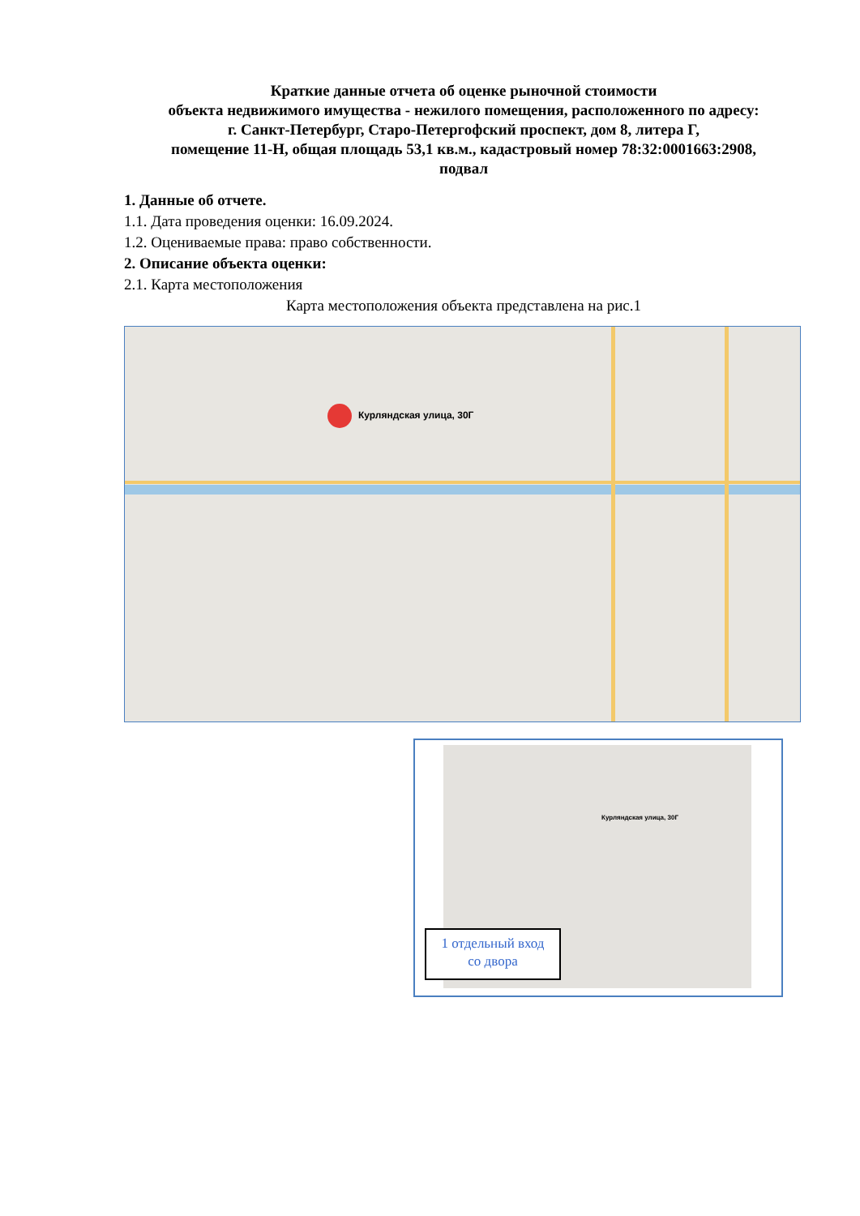Краткие данные отчета об оценке рыночной стоимости
объекта недвижимого имущества - нежилого помещения, расположенного по адресу:
г. Санкт-Петербург, Старо-Петергофский проспект, дом 8, литера Г,
помещение 11-Н, общая площадь 53,1 кв.м., кадастровый номер 78:32:0001663:2908,
подвал
1. Данные об отчете.
1.1. Дата проведения оценки: 16.09.2024.
1.2. Оцениваемые права: право собственности.
2. Описание объекта оценки:
2.1. Карта местоположения
Карта местоположения объекта представлена на рис.1
Курляндская улица, 30Г
Курляндская улица, 30Г
1 отдельный вход
со двора